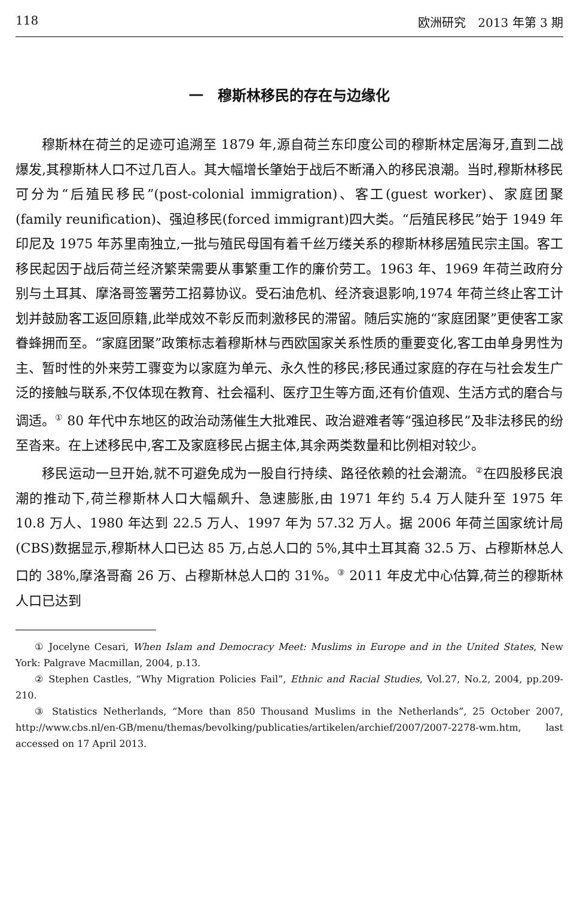118 欧洲研究　2013 年第 3 期
一　穆斯林移民的存在与边缘化
穆斯林在荷兰的足迹可追溯至 1879 年,源自荷兰东印度公司的穆斯林定居海牙,直到二战爆发,其穆斯林人口不过几百人。其大幅增长肇始于战后不断涌入的移民浪潮。当时,穆斯林移民可分为“后殖民移民”(post-colonial immigration)、客工(guest worker)、家庭团聚(family reunification)、强迫移民(forced immigrant)四大类。“后殖民移民”始于 1949 年印尼及 1975 年苏里南独立,一批与殖民母国有着千丝万缕关系的穆斯林移居殖民宗主国。客工移民起因于战后荷兰经济繁荣需要从事繁重工作的廉价劳工。1963 年、1969 年荷兰政府分别与土耳其、摩洛哥签署劳工招募协议。受石油危机、经济衰退影响,1974 年荷兰终止客工计划并鼓励客工返回原籍,此举成效不彰反而刺激移民的滞留。随后实施的“家庭团聚”更使客工家眷蜂拥而至。“家庭团聚”政策标志着穆斯林与西欧国家关系性质的重要变化,客工由单身男性为主、暂时性的外来劳工骤变为以家庭为单元、永久性的移民;移民通过家庭的存在与社会发生广泛的接触与联系,不仅体现在教育、社会福利、医疗卫生等方面,还有价值观、生活方式的磨合与调适。<sup>①</sup> 80 年代中东地区的政治动荡催生大批难民、政治避难者等“强迫移民”及非法移民的纷至沓来。在上述移民中,客工及家庭移民占据主体,其余两类数量和比例相对较少。
移民运动一旦开始,就不可避免成为一股自行持续、路径依赖的社会潮流。<sup>②</sup>在四股移民浪潮的推动下,荷兰穆斯林人口大幅飙升、急速膨胀,由 1971 年约 5.4 万人陡升至 1975 年 10.8 万人、1980 年达到 22.5 万人、1997 年为 57.32 万人。据 2006 年荷兰国家统计局(CBS)数据显示,穆斯林人口已达 85 万,占总人口的 5%,其中土耳其裔 32.5 万、占穆斯林总人口的 38%,摩洛哥裔 26 万、占穆斯林总人口的 31%。<sup>③</sup> 2011 年皮尤中心估算,荷兰的穆斯林人口已达到
① Jocelyne Cesari, When Islam and Democracy Meet: Muslims in Europe and in the United States, New York: Palgrave Macmillan, 2004, p.13.
② Stephen Castles, “Why Migration Policies Fail”, Ethnic and Racial Studies, Vol.27, No.2, 2004, pp.209-210.
③ Statistics Netherlands, “More than 850 Thousand Muslims in the Netherlands”, 25 October 2007, http://www.cbs.nl/en-GB/menu/themas/bevolking/publicaties/artikelen/archief/2007/2007-2278-wm.htm, last accessed on 17 April 2013.